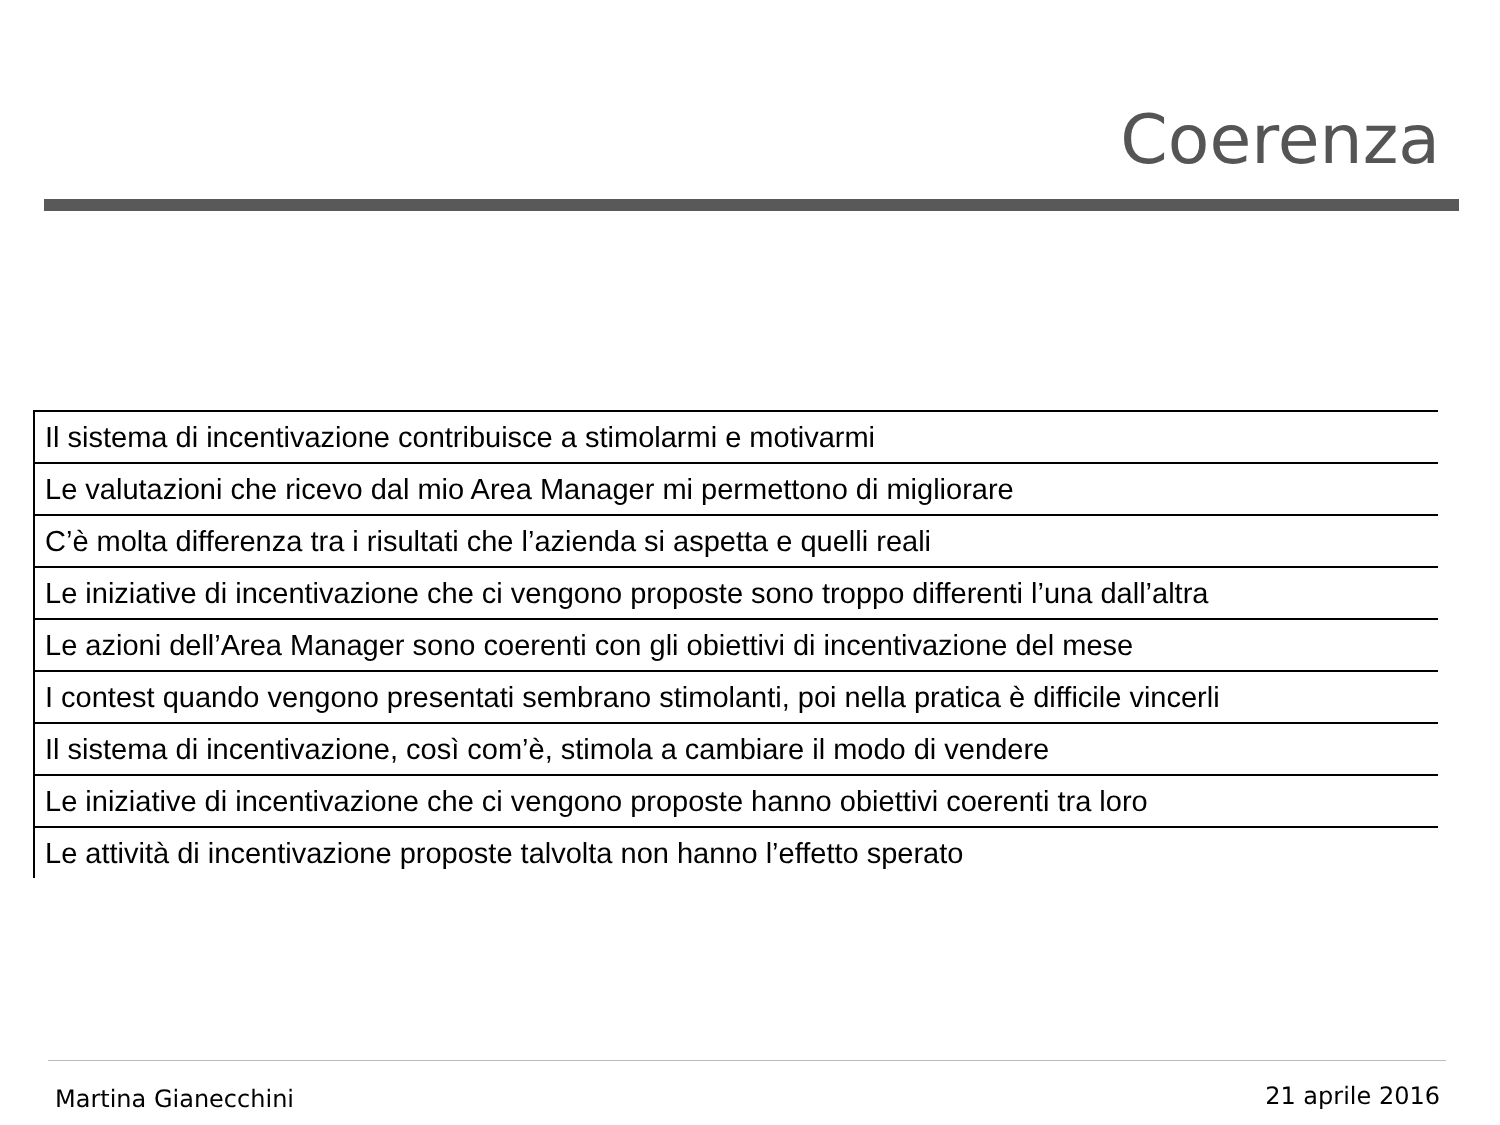Coerenza
| Il sistema di incentivazione contribuisce a stimolarmi e motivarmi |
| Le valutazioni che ricevo dal mio Area Manager mi permettono di migliorare |
| C’è molta differenza tra i risultati che l’azienda si aspetta e quelli reali |
| Le iniziative di incentivazione che ci vengono proposte sono troppo differenti l’una dall’altra |
| Le azioni dell’Area Manager sono coerenti con gli obiettivi di incentivazione del mese |
| I contest quando vengono presentati sembrano stimolanti, poi nella pratica è difficile vincerli |
| Il sistema di incentivazione, così com’è, stimola a cambiare il modo di vendere |
| Le iniziative di incentivazione che ci vengono proposte hanno obiettivi coerenti tra loro |
| Le attività di incentivazione proposte talvolta non hanno l’effetto sperato |
Martina Gianecchini 21 aprile 2016